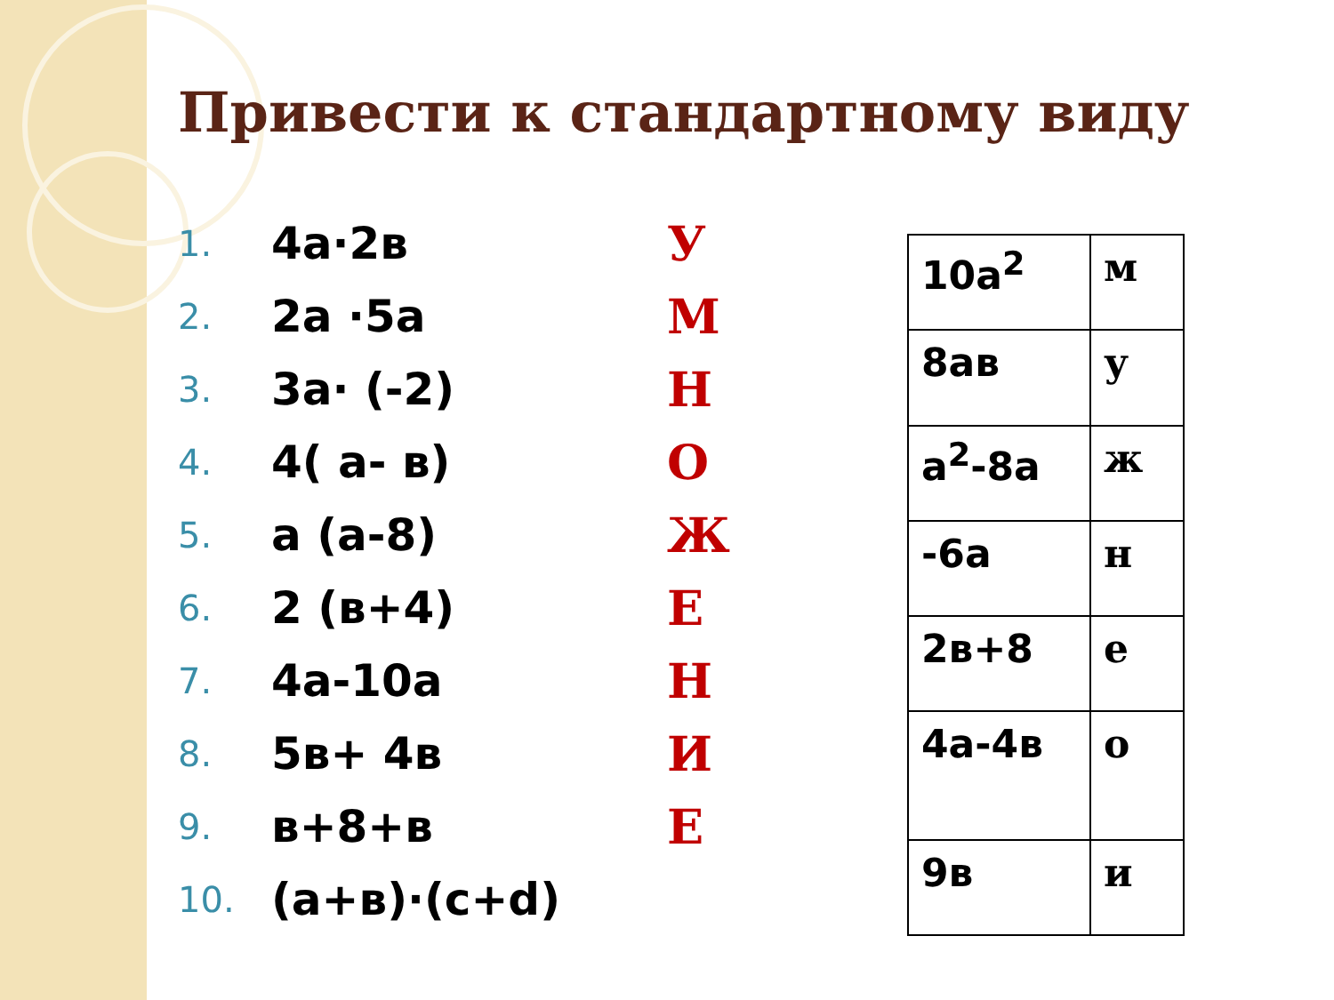Привести к стандартному виду
1. 4а·2в
2. 2а ·5а
3. 3а· (-2)
4. 4( а- в)
5. а (а-8)
6. 2 (в+4)
7. 4а-10а
8. 5в+ 4в
9. в+8+в
10. (а+в)·(с+d)
У
М
Н
О
Ж
Е
Н
И
Е
| 10а<sup>2</sup> | м |
| 8ав | у |
| а<sup>2</sup>-8а | ж |
| -6а | н |
| 2в+8 | е |
| 4а-4в | о |
| 9в | и |